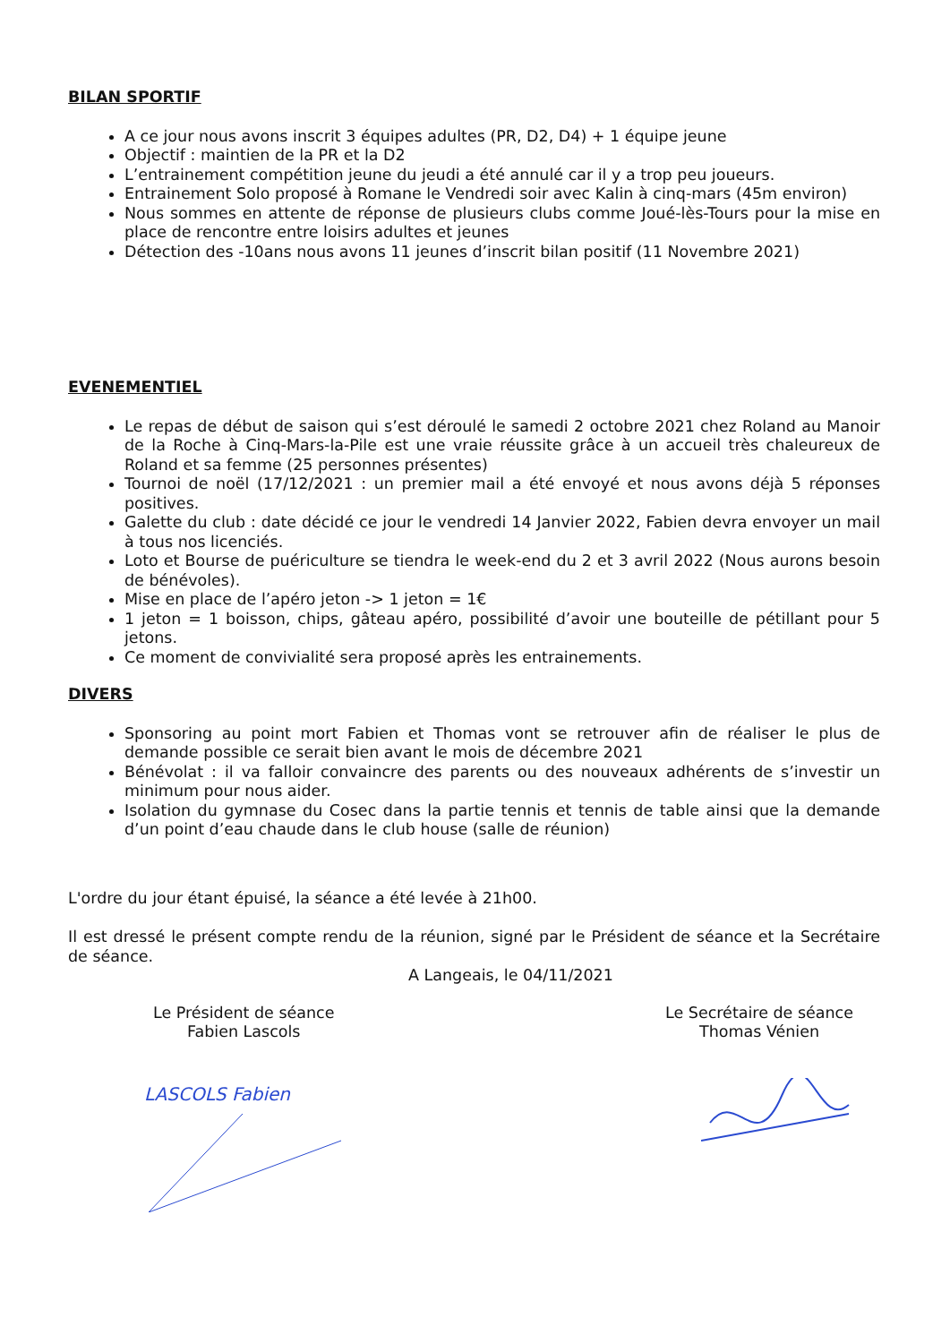BILAN SPORTIF
A ce jour nous avons inscrit 3 équipes adultes (PR, D2, D4) + 1 équipe jeune
Objectif : maintien de la PR et la D2
L’entrainement compétition jeune du jeudi a été annulé car il y a trop peu joueurs.
Entrainement Solo proposé à Romane le Vendredi soir avec Kalin à cinq-mars (45m environ)
Nous sommes en attente de réponse de plusieurs clubs comme Joué-lès-Tours pour la mise en place de rencontre entre loisirs adultes et jeunes
Détection des -10ans nous avons 11 jeunes d’inscrit bilan positif (11 Novembre 2021)
EVENEMENTIEL
Le repas de début de saison qui s’est déroulé le samedi 2 octobre 2021 chez Roland au Manoir de la Roche à Cinq-Mars-la-Pile est une vraie réussite grâce à un accueil très chaleureux de Roland et sa femme (25 personnes présentes)
Tournoi de noël (17/12/2021 : un premier mail a été envoyé et nous avons déjà 5 réponses positives.
Galette du club : date décidé ce jour le vendredi 14 Janvier 2022, Fabien devra envoyer un mail à tous nos licenciés.
Loto et Bourse de puériculture se tiendra le week-end du 2 et 3 avril 2022 (Nous aurons besoin de bénévoles).
Mise en place de l’apéro jeton -> 1 jeton = 1€
1 jeton = 1 boisson, chips, gâteau apéro, possibilité d’avoir une bouteille de pétillant pour 5 jetons.
Ce moment de convivialité sera proposé après les entrainements.
DIVERS
Sponsoring au point mort Fabien et Thomas vont se retrouver afin de réaliser le plus de demande possible ce serait bien avant le mois de décembre 2021
Bénévolat : il va falloir convaincre des parents ou des nouveaux adhérents de s’investir un minimum pour nous aider.
Isolation du gymnase du Cosec dans la partie tennis et tennis de table ainsi que la demande d’un point d’eau chaude dans le club house (salle de réunion)
L'ordre du jour étant épuisé, la séance a été levée à 21h00.
Il est dressé le présent compte rendu de la réunion, signé par le Président de séance et la Secrétaire de séance.
A Langeais, le 04/11/2021
Le Président de séance
Fabien Lascols
Le Secrétaire de séance
Thomas Vénien
LASCOLS Fabien